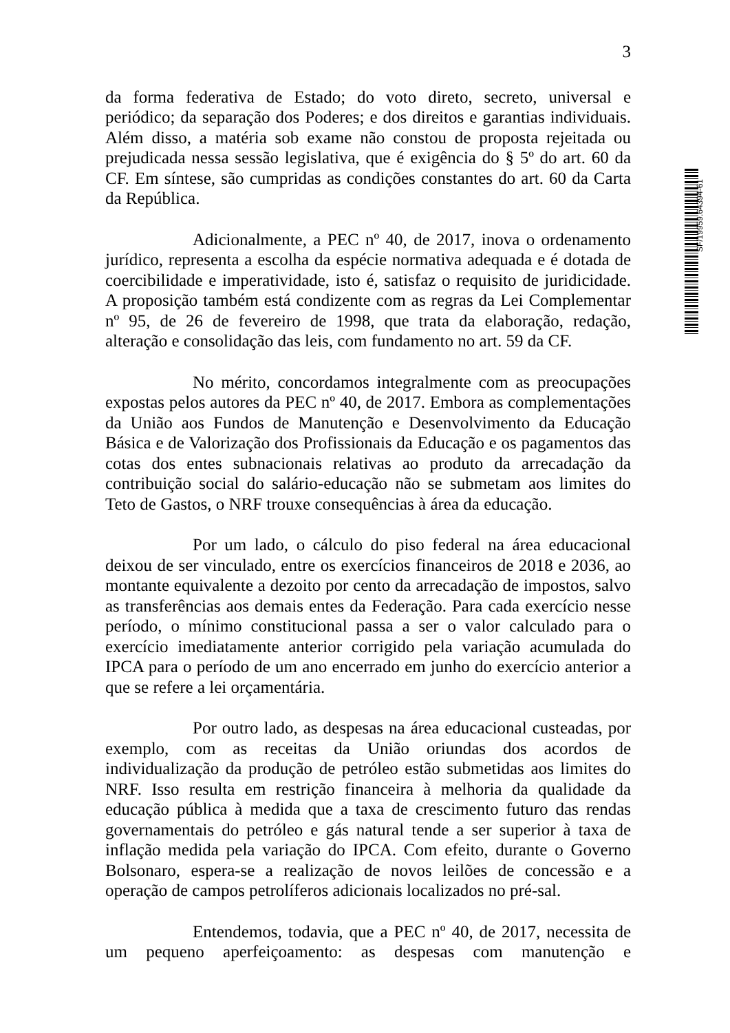SF/19959.64394-61
3
da forma federativa de Estado; do voto direto, secreto, universal e periódico; da separação dos Poderes; e dos direitos e garantias individuais. Além disso, a matéria sob exame não constou de proposta rejeitada ou prejudicada nessa sessão legislativa, que é exigência do § 5º do art. 60 da CF. Em síntese, são cumpridas as condições constantes do art. 60 da Carta da República.
Adicionalmente, a PEC nº 40, de 2017, inova o ordenamento jurídico, representa a escolha da espécie normativa adequada e é dotada de coercibilidade e imperatividade, isto é, satisfaz o requisito de juridicidade. A proposição também está condizente com as regras da Lei Complementar nº 95, de 26 de fevereiro de 1998, que trata da elaboração, redação, alteração e consolidação das leis, com fundamento no art. 59 da CF.
No mérito, concordamos integralmente com as preocupações expostas pelos autores da PEC nº 40, de 2017. Embora as complementações da União aos Fundos de Manutenção e Desenvolvimento da Educação Básica e de Valorização dos Profissionais da Educação e os pagamentos das cotas dos entes subnacionais relativas ao produto da arrecadação da contribuição social do salário-educação não se submetam aos limites do Teto de Gastos, o NRF trouxe consequências à área da educação.
Por um lado, o cálculo do piso federal na área educacional deixou de ser vinculado, entre os exercícios financeiros de 2018 e 2036, ao montante equivalente a dezoito por cento da arrecadação de impostos, salvo as transferências aos demais entes da Federação. Para cada exercício nesse período, o mínimo constitucional passa a ser o valor calculado para o exercício imediatamente anterior corrigido pela variação acumulada do IPCA para o período de um ano encerrado em junho do exercício anterior a que se refere a lei orçamentária.
Por outro lado, as despesas na área educacional custeadas, por exemplo, com as receitas da União oriundas dos acordos de individualização da produção de petróleo estão submetidas aos limites do NRF. Isso resulta em restrição financeira à melhoria da qualidade da educação pública à medida que a taxa de crescimento futuro das rendas governamentais do petróleo e gás natural tende a ser superior à taxa de inflação medida pela variação do IPCA. Com efeito, durante o Governo Bolsonaro, espera-se a realização de novos leilões de concessão e a operação de campos petrolíferos adicionais localizados no pré-sal.
Entendemos, todavia, que a PEC nº 40, de 2017, necessita de um pequeno aperfeiçoamento: as despesas com manutenção e